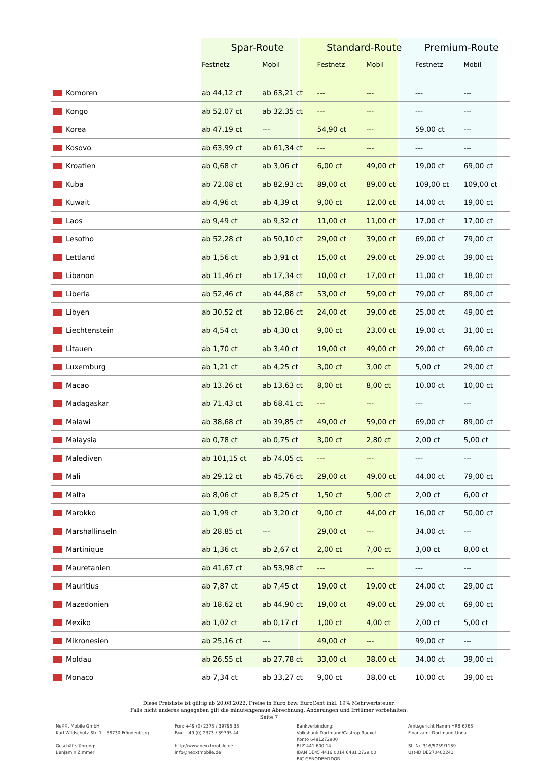| | Spar-Route | | Standard-Route | | Premium-Route | |
| --- | --- | --- | --- | --- | --- | --- |
| | Festnetz | Mobil | Festnetz | Mobil | Festnetz | Mobil |
| Komoren | ab 44,12 ct | ab 63,21 ct | --- | --- | --- | --- |
| Kongo | ab 52,07 ct | ab 32,35 ct | --- | --- | --- | --- |
| Korea | ab 47,19 ct | --- | 54,90 ct | --- | 59,00 ct | --- |
| Kosovo | ab 63,99 ct | ab 61,34 ct | --- | --- | --- | --- |
| Kroatien | ab 0,68 ct | ab 3,06 ct | 6,00 ct | 49,00 ct | 19,00 ct | 69,00 ct |
| Kuba | ab 72,08 ct | ab 82,93 ct | 89,00 ct | 89,00 ct | 109,00 ct | 109,00 ct |
| Kuwait | ab 4,96 ct | ab 4,39 ct | 9,00 ct | 12,00 ct | 14,00 ct | 19,00 ct |
| Laos | ab 9,49 ct | ab 9,32 ct | 11,00 ct | 11,00 ct | 17,00 ct | 17,00 ct |
| Lesotho | ab 52,28 ct | ab 50,10 ct | 29,00 ct | 39,00 ct | 69,00 ct | 79,00 ct |
| Lettland | ab 1,56 ct | ab 3,91 ct | 15,00 ct | 29,00 ct | 29,00 ct | 39,00 ct |
| Libanon | ab 11,46 ct | ab 17,34 ct | 10,00 ct | 17,00 ct | 11,00 ct | 18,00 ct |
| Liberia | ab 52,46 ct | ab 44,88 ct | 53,00 ct | 59,00 ct | 79,00 ct | 89,00 ct |
| Libyen | ab 30,52 ct | ab 32,86 ct | 24,00 ct | 39,00 ct | 25,00 ct | 49,00 ct |
| Liechtenstein | ab 4,54 ct | ab 4,30 ct | 9,00 ct | 23,00 ct | 19,00 ct | 31,00 ct |
| Litauen | ab 1,70 ct | ab 3,40 ct | 19,00 ct | 49,00 ct | 29,00 ct | 69,00 ct |
| Luxemburg | ab 1,21 ct | ab 4,25 ct | 3,00 ct | 3,00 ct | 5,00 ct | 29,00 ct |
| Macao | ab 13,26 ct | ab 13,63 ct | 8,00 ct | 8,00 ct | 10,00 ct | 10,00 ct |
| Madagaskar | ab 71,43 ct | ab 68,41 ct | --- | --- | --- | --- |
| Malawi | ab 38,68 ct | ab 39,85 ct | 49,00 ct | 59,00 ct | 69,00 ct | 89,00 ct |
| Malaysia | ab 0,78 ct | ab 0,75 ct | 3,00 ct | 2,80 ct | 2,00 ct | 5,00 ct |
| Malediven | ab 101,15 ct | ab 74,05 ct | --- | --- | --- | --- |
| Mali | ab 29,12 ct | ab 45,76 ct | 29,00 ct | 49,00 ct | 44,00 ct | 79,00 ct |
| Malta | ab 8,06 ct | ab 8,25 ct | 1,50 ct | 5,00 ct | 2,00 ct | 6,00 ct |
| Marokko | ab 1,99 ct | ab 3,20 ct | 9,00 ct | 44,00 ct | 16,00 ct | 50,00 ct |
| Marshallinseln | ab 28,85 ct | --- | 29,00 ct | --- | 34,00 ct | --- |
| Martinique | ab 1,36 ct | ab 2,67 ct | 2,00 ct | 7,00 ct | 3,00 ct | 8,00 ct |
| Mauretanien | ab 41,67 ct | ab 53,98 ct | --- | --- | --- | --- |
| Mauritius | ab 7,87 ct | ab 7,45 ct | 19,00 ct | 19,00 ct | 24,00 ct | 29,00 ct |
| Mazedonien | ab 18,62 ct | ab 44,90 ct | 19,00 ct | 49,00 ct | 29,00 ct | 69,00 ct |
| Mexiko | ab 1,02 ct | ab 0,17 ct | 1,00 ct | 4,00 ct | 2,00 ct | 5,00 ct |
| Mikronesien | ab 25,16 ct | --- | 49,00 ct | --- | 99,00 ct | --- |
| Moldau | ab 26,55 ct | ab 27,78 ct | 33,00 ct | 38,00 ct | 34,00 ct | 39,00 ct |
| Monaco | ab 7,34 ct | ab 33,27 ct | 9,00 ct | 38,00 ct | 10,00 ct | 39,00 ct |
Diese Preisliste ist gültig ab 20.08.2022. Preise in Euro bzw. EuroCent inkl. 19% Mehrwertsteuer.
Falls nicht anderes angegeben gilt die minutengenaue Abrechnung. Änderungen und Irrtümer vorbehalten.
Seite 7
NeXXt Mobile GmbH
Karl-Wildschütz-Str. 1 – 58730 Fröndenberg
Geschäftsführung:
Benjamin Zimmer
Fon: +49 (0) 2373 / 39795 33
Fax: +49 (0) 2373 / 39795 44
http://www.nexxtmobile.de
info@nexxtmobile.de
Bankverbindung:
Volksbank Dortmund/Castrop-Rauxel
Konto 6481272900
BLZ 441 600 14
IBAN DE45 4416 0014 6481 2729 00
BIC GENODEM1DOR
Amtsgericht Hamm HRB 6763
Finanzamt Dortmund-Unna
St.-Nr. 316/5759/1139
Ust-ID DE270402241